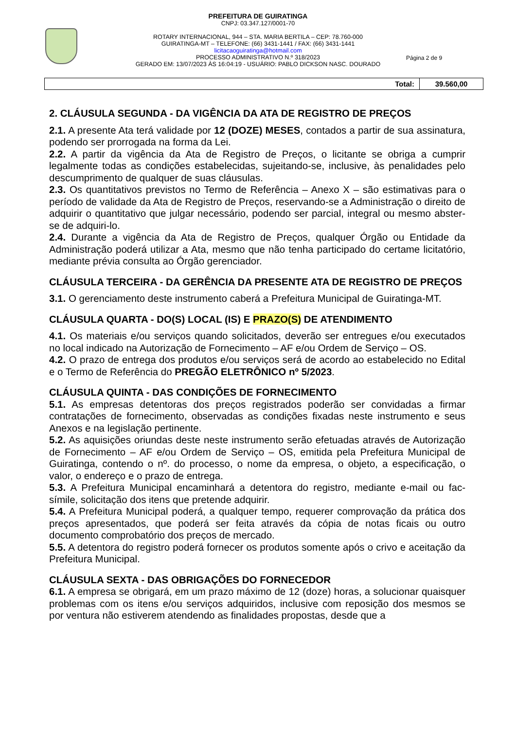PREFEITURA DE GUIRATINGA
CNPJ: 03.347.127/0001-70
ROTARY INTERNACIONAL, 944 – STA. MARIA BERTILA – CEP: 78.760-000
GUIRATINGA-MT – TELEFONE: (66) 3431-1441 / FAX: (66) 3431-1441
licitacaoguiratinga@hotmail.com
PROCESSO ADMINISTRATIVO N.º 318/2023
GERADO EM: 13/07/2023 ÀS 16:04:19 - USUÁRIO: PABLO DICKSON NASC. DOURADO
Página 2 de 9
| Total: | 39.560,00 |
2. CLÁUSULA SEGUNDA - DA VIGÊNCIA DA ATA DE REGISTRO DE PREÇOS
2.1. A presente Ata terá validade por 12 (DOZE) MESES, contados a partir de sua assinatura, podendo ser prorrogada na forma da Lei.
2.2. A partir da vigência da Ata de Registro de Preços, o licitante se obriga a cumprir legalmente todas as condições estabelecidas, sujeitando-se, inclusive, às penalidades pelo descumprimento de qualquer de suas cláusulas.
2.3. Os quantitativos previstos no Termo de Referência – Anexo X – são estimativas para o período de validade da Ata de Registro de Preços, reservando-se a Administração o direito de adquirir o quantitativo que julgar necessário, podendo ser parcial, integral ou mesmo abster-se de adquiri-lo.
2.4. Durante a vigência da Ata de Registro de Preços, qualquer Órgão ou Entidade da Administração poderá utilizar a Ata, mesmo que não tenha participado do certame licitatório, mediante prévia consulta ao Órgão gerenciador.
CLÁUSULA TERCEIRA - DA GERÊNCIA DA PRESENTE ATA DE REGISTRO DE PREÇOS
3.1. O gerenciamento deste instrumento caberá a Prefeitura Municipal de Guiratinga-MT.
CLÁUSULA QUARTA - DO(S) LOCAL (IS) E PRAZO(S) DE ATENDIMENTO
4.1. Os materiais e/ou serviços quando solicitados, deverão ser entregues e/ou executados no local indicado na Autorização de Fornecimento – AF e/ou Ordem de Serviço – OS.
4.2. O prazo de entrega dos produtos e/ou serviços será de acordo ao estabelecido no Edital e o Termo de Referência do PREGÃO ELETRÔNICO nº 5/2023.
CLÁUSULA QUINTA - DAS CONDIÇÕES DE FORNECIMENTO
5.1. As empresas detentoras dos preços registrados poderão ser convidadas a firmar contratações de fornecimento, observadas as condições fixadas neste instrumento e seus Anexos e na legislação pertinente.
5.2. As aquisições oriundas deste neste instrumento serão efetuadas através de Autorização de Fornecimento – AF e/ou Ordem de Serviço – OS, emitida pela Prefeitura Municipal de Guiratinga, contendo o nº. do processo, o nome da empresa, o objeto, a especificação, o valor, o endereço e o prazo de entrega.
5.3. A Prefeitura Municipal encaminhará a detentora do registro, mediante e-mail ou fac-símile, solicitação dos itens que pretende adquirir.
5.4. A Prefeitura Municipal poderá, a qualquer tempo, requerer comprovação da prática dos preços apresentados, que poderá ser feita através da cópia de notas ficais ou outro documento comprobatório dos preços de mercado.
5.5. A detentora do registro poderá fornecer os produtos somente após o crivo e aceitação da Prefeitura Municipal.
CLÁUSULA SEXTA - DAS OBRIGAÇÕES DO FORNECEDOR
6.1. A empresa se obrigará, em um prazo máximo de 12 (doze) horas, a solucionar quaisquer problemas com os itens e/ou serviços adquiridos, inclusive com reposição dos mesmos se por ventura não estiverem atendendo as finalidades propostas, desde que a